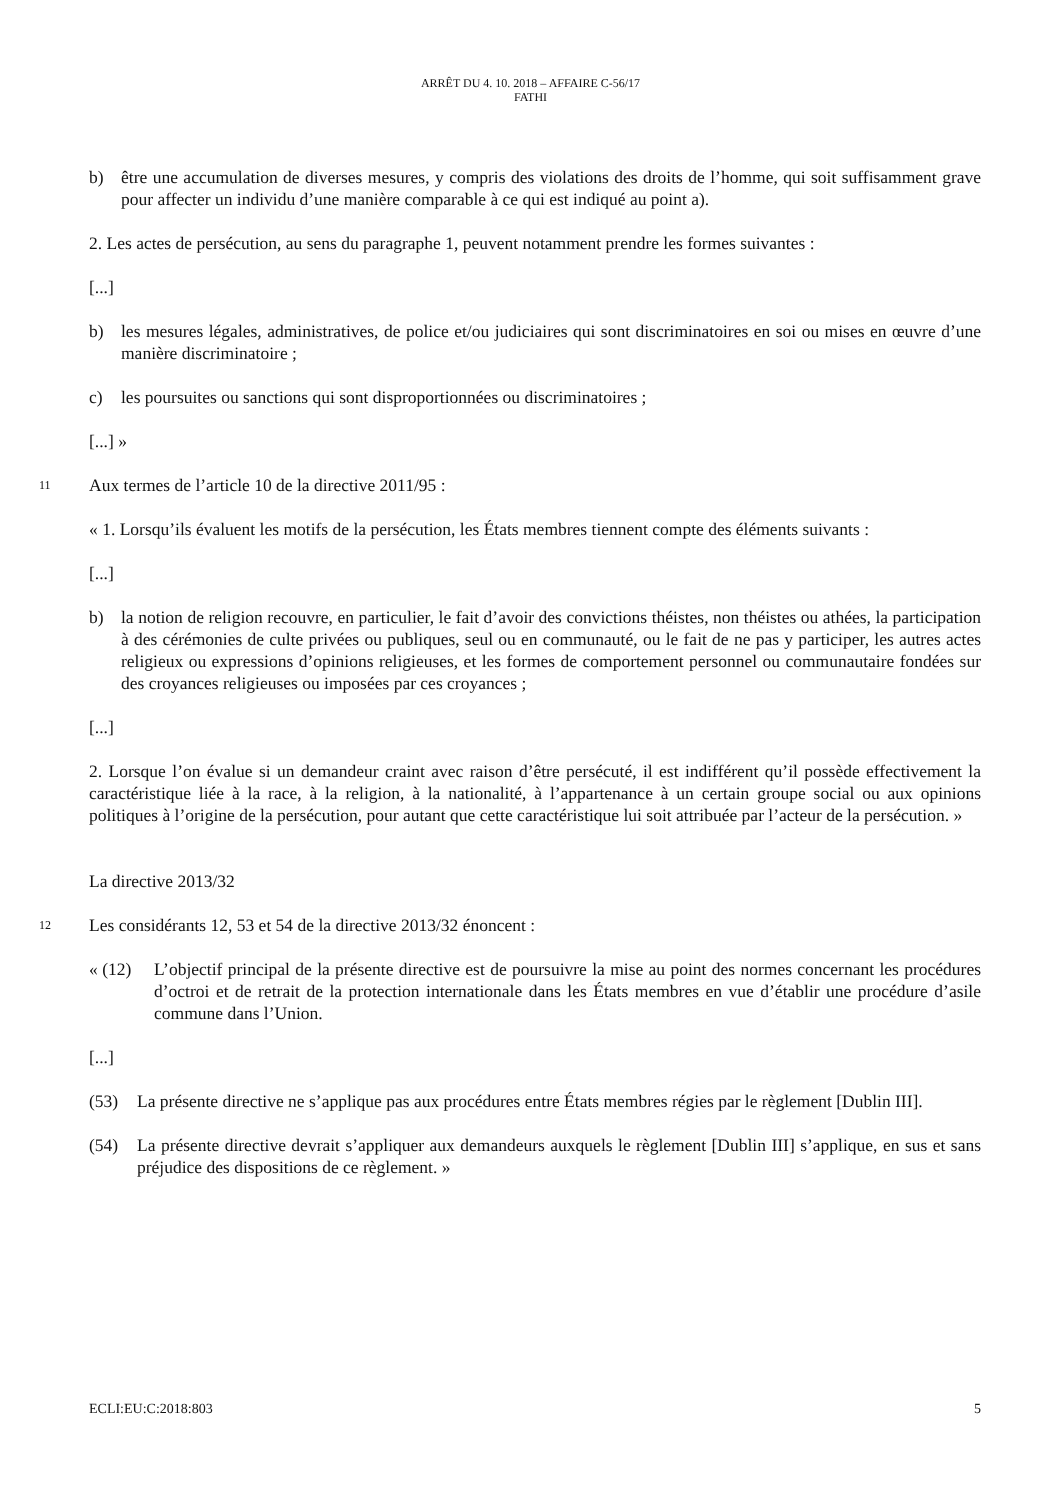ARRÊT DU 4. 10. 2018 – AFFAIRE C-56/17
FATHI
b) être une accumulation de diverses mesures, y compris des violations des droits de l’homme, qui soit suffisamment grave pour affecter un individu d’une manière comparable à ce qui est indiqué au point a).
2. Les actes de persécution, au sens du paragraphe 1, peuvent notamment prendre les formes suivantes :
[...]
b) les mesures légales, administratives, de police et/ou judiciaires qui sont discriminatoires en soi ou mises en œuvre d’une manière discriminatoire ;
c) les poursuites ou sanctions qui sont disproportionnées ou discriminatoires ;
[...] »
11 Aux termes de l’article 10 de la directive 2011/95 :
« 1. Lorsqu’ils évaluent les motifs de la persécution, les États membres tiennent compte des éléments suivants :
[...]
b) la notion de religion recouvre, en particulier, le fait d’avoir des convictions théistes, non théistes ou athées, la participation à des cérémonies de culte privées ou publiques, seul ou en communauté, ou le fait de ne pas y participer, les autres actes religieux ou expressions d’opinions religieuses, et les formes de comportement personnel ou communautaire fondées sur des croyances religieuses ou imposées par ces croyances ;
[...]
2. Lorsque l’on évalue si un demandeur craint avec raison d’être persécuté, il est indifférent qu’il possède effectivement la caractéristique liée à la race, à la religion, à la nationalité, à l’appartenance à un certain groupe social ou aux opinions politiques à l’origine de la persécution, pour autant que cette caractéristique lui soit attribuée par l’acteur de la persécution. »
La directive 2013/32
12 Les considérants 12, 53 et 54 de la directive 2013/32 énoncent :
« (12) L’objectif principal de la présente directive est de poursuivre la mise au point des normes concernant les procédures d’octroi et de retrait de la protection internationale dans les États membres en vue d’établir une procédure d’asile commune dans l’Union.
[...]
(53) La présente directive ne s’applique pas aux procédures entre États membres régies par le règlement [Dublin III].
(54) La présente directive devrait s’appliquer aux demandeurs auxquels le règlement [Dublin III] s’applique, en sus et sans préjudice des dispositions de ce règlement. »
ECLI:EU:C:2018:803 5